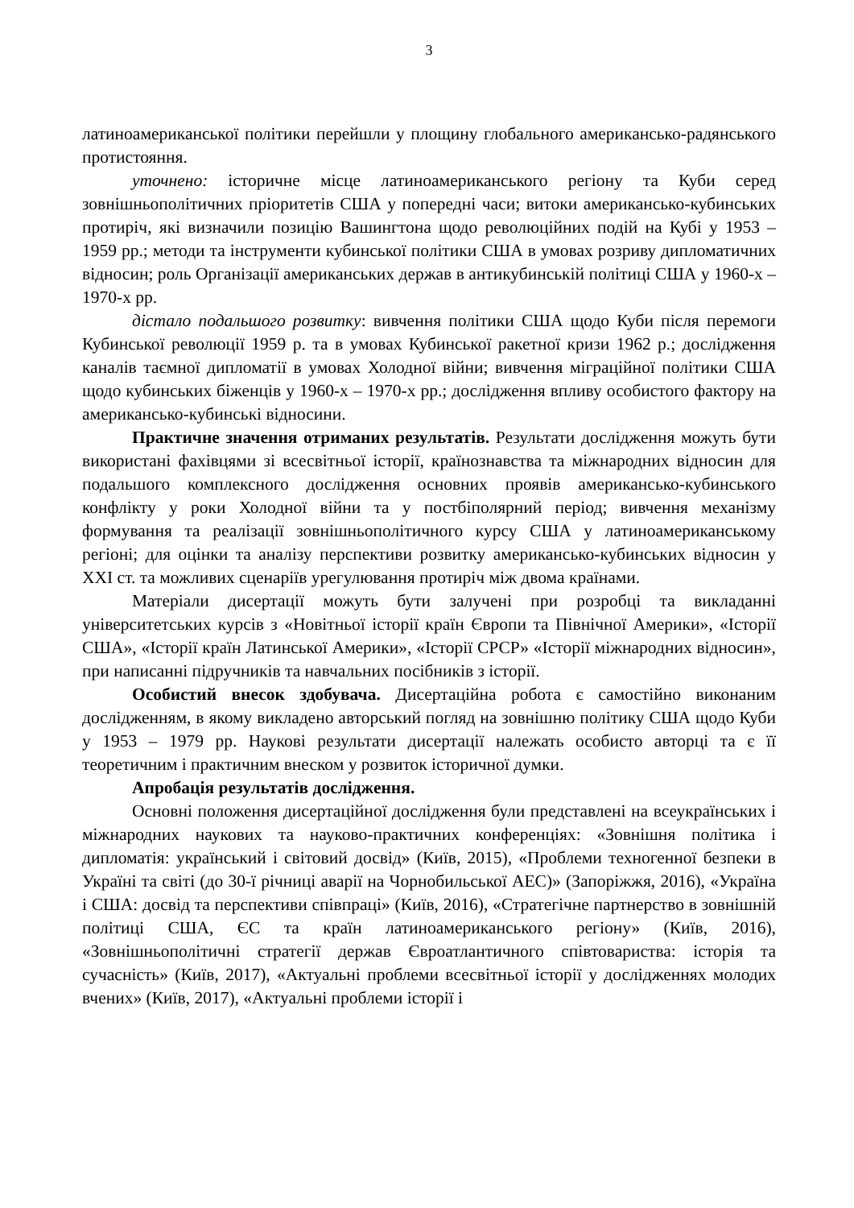3
латиноамериканської політики перейшли у площину глобального американсько-радянського протистояння.
уточнено: історичне місце латиноамериканського регіону та Куби серед зовнішньополітичних пріоритетів США у попередні часи; витоки американсько-кубинських протиріч, які визначили позицію Вашингтона щодо революційних подій на Кубі у 1953 – 1959 рр.; методи та інструменти кубинської політики США в умовах розриву дипломатичних відносин; роль Організації американських держав в антикубинській політиці США у 1960-х – 1970-х рр.
дістало подальшого розвитку: вивчення політики США щодо Куби після перемоги Кубинської революції 1959 р. та в умовах Кубинської ракетної кризи 1962 р.; дослідження каналів таємної дипломатії в умовах Холодної війни; вивчення міграційної політики США щодо кубинських біженців у 1960-х – 1970-х рр.; дослідження впливу особистого фактору на американсько-кубинські відносини.
Практичне значення отриманих результатів. Результати дослідження можуть бути використані фахівцями зі всесвітньої історії, країнознавства та міжнародних відносин для подальшого комплексного дослідження основних проявів американсько-кубинського конфлікту у роки Холодної війни та у постбіполярний період; вивчення механізму формування та реалізації зовнішньополітичного курсу США у латиноамериканському регіоні; для оцінки та аналізу перспективи розвитку американсько-кубинських відносин у ХХІ ст. та можливих сценаріїв урегулювання протиріч між двома країнами.
Матеріали дисертації можуть бути залучені при розробці та викладанні університетських курсів з «Новітньої історії країн Європи та Північної Америки», «Історії США», «Історії країн Латинської Америки», «Історії СРСР» «Історії міжнародних відносин», при написанні підручників та навчальних посібників з історії.
Особистий внесок здобувача. Дисертаційна робота є самостійно виконаним дослідженням, в якому викладено авторський погляд на зовнішню політику США щодо Куби у 1953 – 1979 рр. Наукові результати дисертації належать особисто авторці та є її теоретичним і практичним внеском у розвиток історичної думки.
Апробація результатів дослідження.
Основні положення дисертаційної дослідження були представлені на всеукраїнських і міжнародних наукових та науково-практичних конференціях: «Зовнішня політика і дипломатія: український і світовий досвід» (Київ, 2015), «Проблеми техногенної безпеки в Україні та світі (до 30-ї річниці аварії на Чорнобильської АЕС)» (Запоріжжя, 2016), «Україна і США: досвід та перспективи співпраці» (Київ, 2016), «Стратегічне партнерство в зовнішній політиці США, ЄС та країн латиноамериканського регіону» (Київ, 2016), «Зовнішньополітичні стратегії держав Євроатлантичного співтовариства: історія та сучасність» (Київ, 2017), «Актуальні проблеми всесвітньої історії у дослідженнях молодих вчених» (Київ, 2017), «Актуальні проблеми історії і